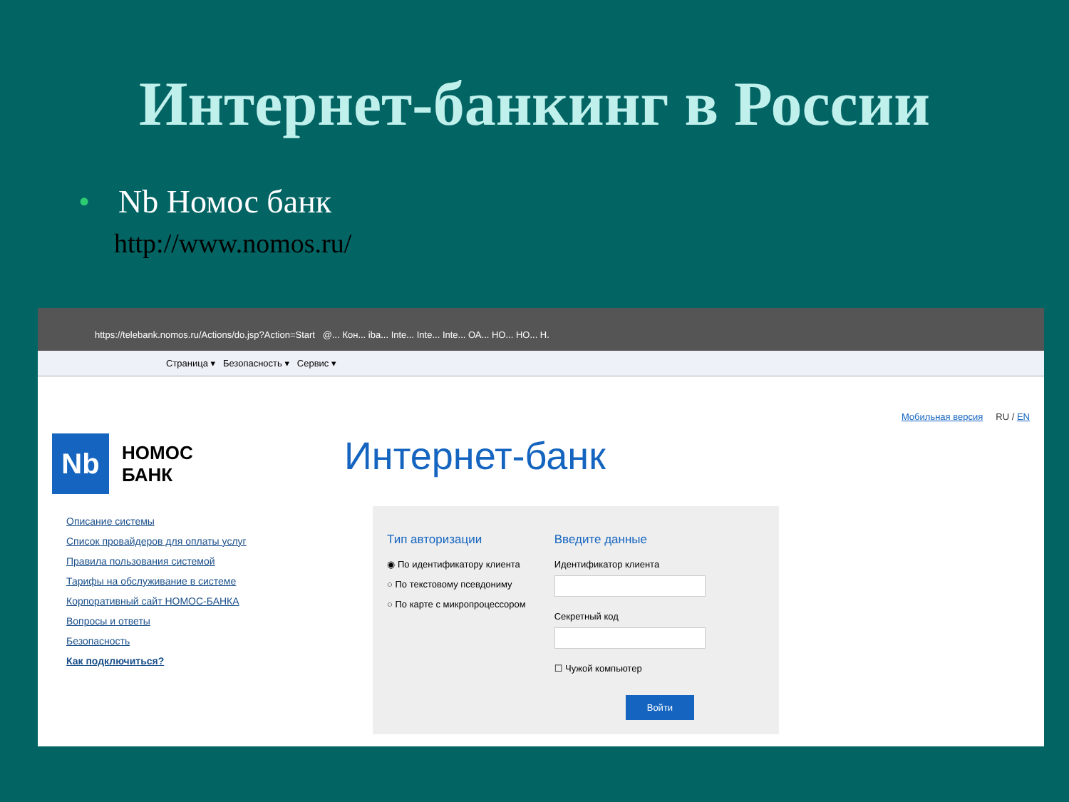Интернет-банкинг в России
• Nb Номос банк
http://www.nomos.ru/
https://telebank.nomos.ru/Actions/do.jsp?Action=Start @... Кон... iba... Inte... Inte... Inte... ОА... НО... НО... Н.
Страница ▾ Безопасность ▾ Сервис ▾
Мобильная версия RU / EN
Nb
НОМОС
БАНК
Описание системы
Список провайдеров для оплаты услуг
Правила пользования системой
Тарифы на обслуживание в системе
Корпоративный сайт НОМОС-БАНКА
Вопросы и ответы
Безопасность
Как подключиться?
Интернет-банк
Тип авторизации
◉ По идентификатору клиента
○ По текстовому псевдониму
○ По карте с микропроцессором
Введите данные
Идентификатор клиента
Секретный код
☐ Чужой компьютер
Войти